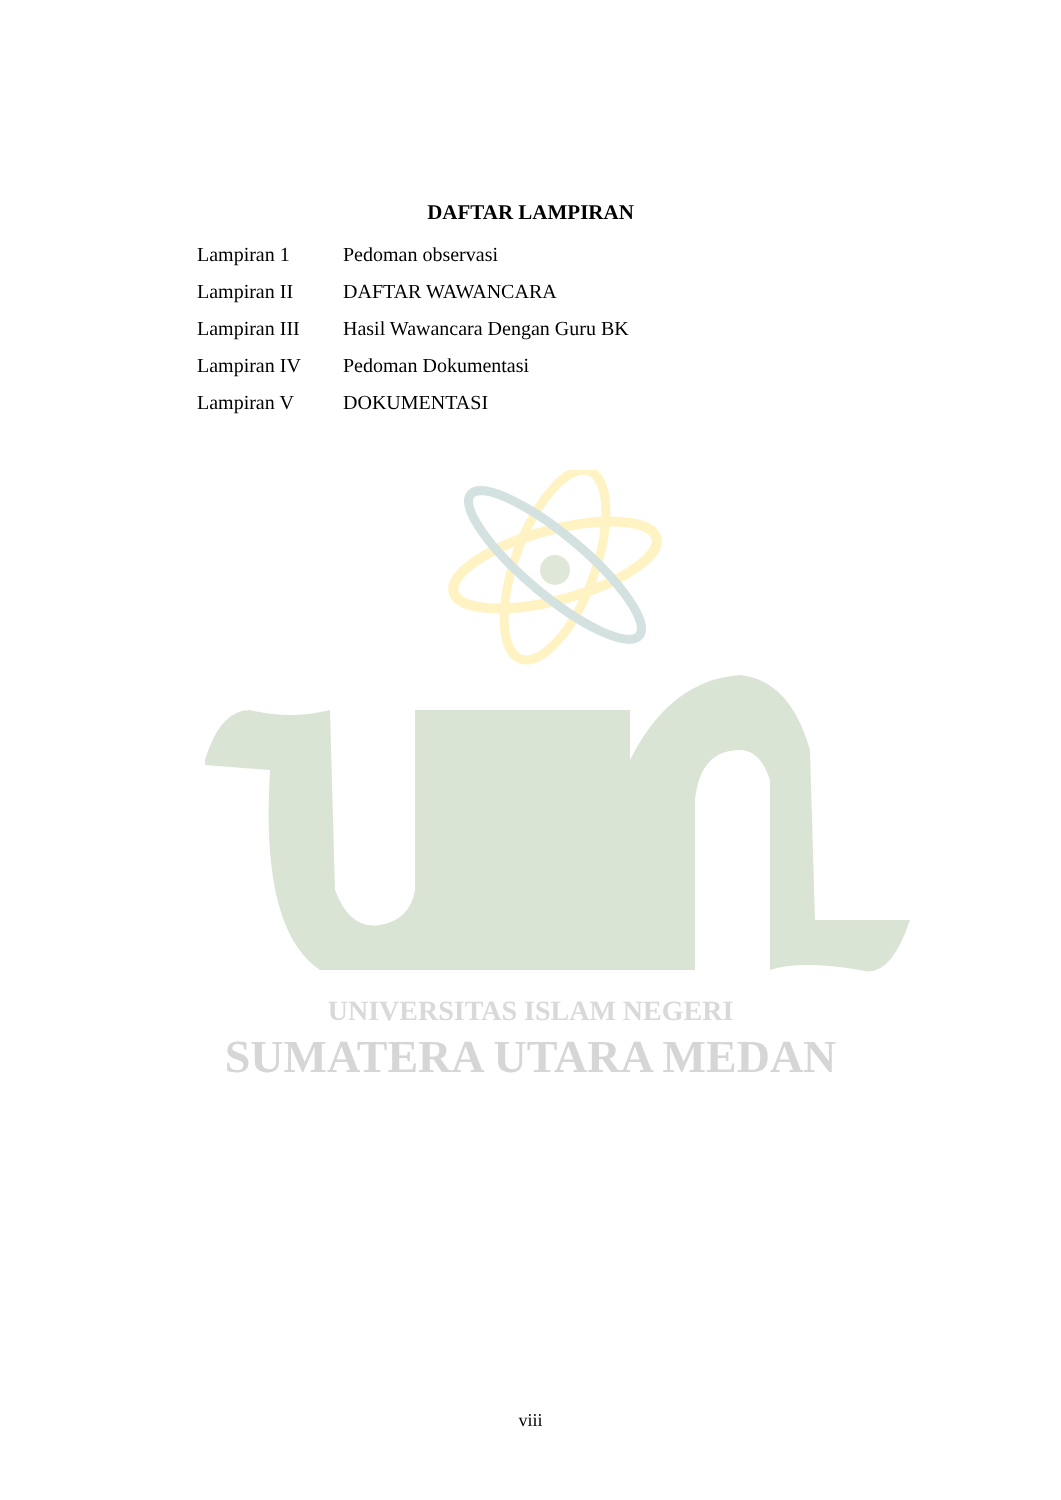DAFTAR LAMPIRAN
| Lampiran 1 | Pedoman observasi |
| Lampiran II | DAFTAR WAWANCARA |
| Lampiran III | Hasil Wawancara Dengan Guru BK |
| Lampiran IV | Pedoman Dokumentasi |
| Lampiran V | DOKUMENTASI |
UNIVERSITAS ISLAM NEGERI
SUMATERA UTARA MEDAN
viii